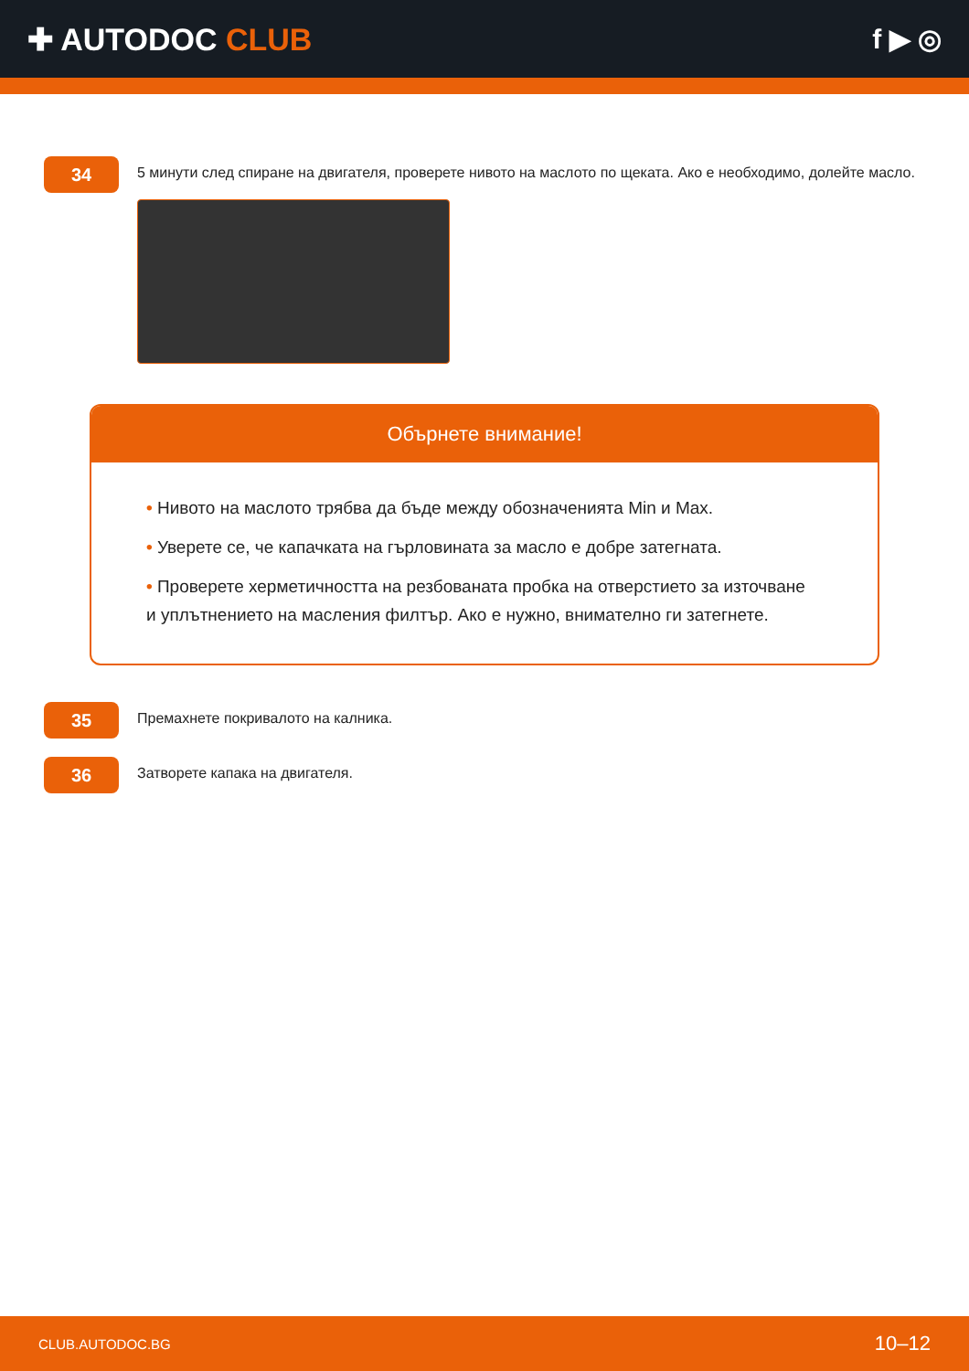✚ AUTODOC CLUB f ▶ ◎
34
5 минути след спиране на двигателя, проверете нивото на маслото по щеката. Ако е необходимо, долейте масло.
Обърнете внимание!
• Нивото на маслото трябва да бъде между обозначенията Min и Max.
• Уверете се, че капачката на гърловината за масло е добре затегната.
• Проверете херметичността на резбованата пробка на отверстието за източване и уплътнението на масления филтър. Ако е нужно, внимателно ги затегнете.
35
Премахнете покривалото на калника.
36
Затворете капака на двигателя.
CLUB.AUTODOC.BG 10–12